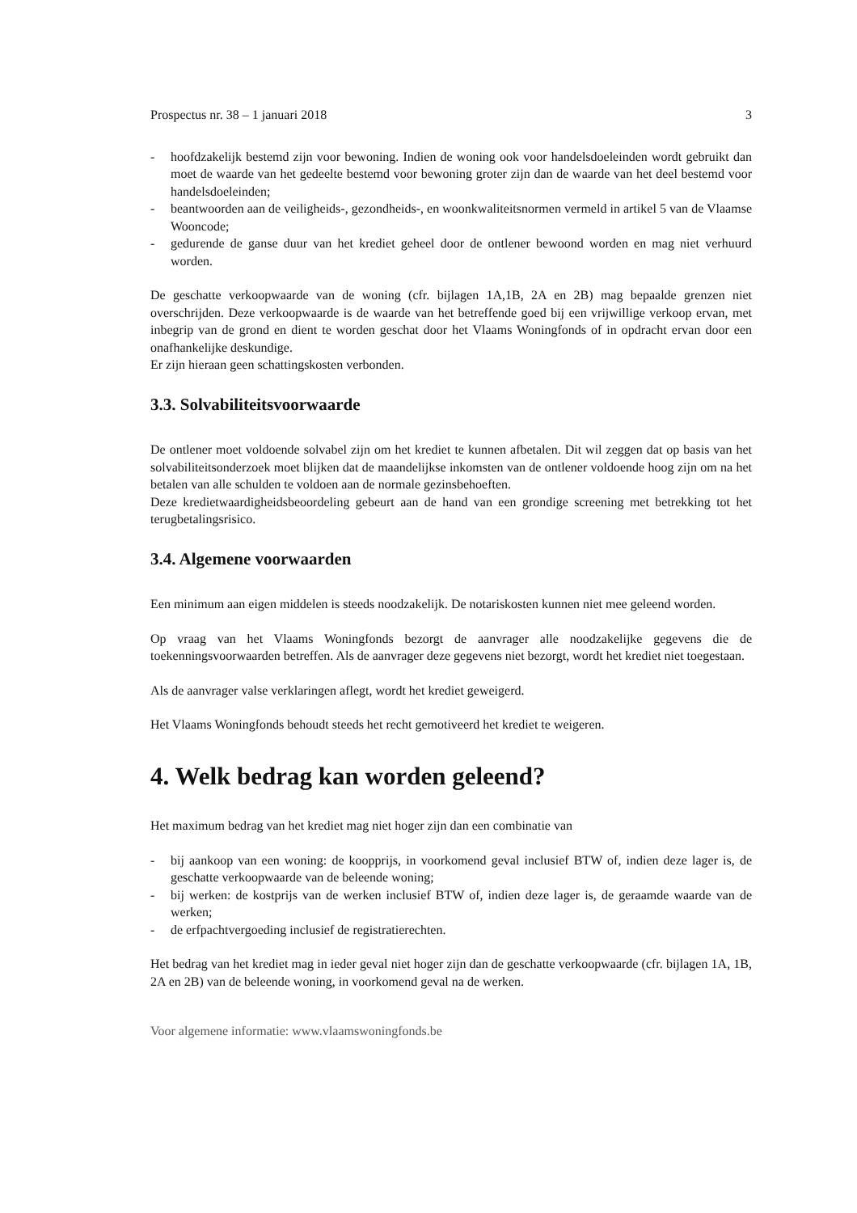Prospectus nr. 38 – 1 januari 2018 3
- hoofdzakelijk bestemd zijn voor bewoning. Indien de woning ook voor handelsdoeleinden wordt gebruikt dan moet de waarde van het gedeelte bestemd voor bewoning groter zijn dan de waarde van het deel bestemd voor handelsdoeleinden;
- beantwoorden aan de veiligheids-, gezondheids-, en woonkwaliteitsnormen vermeld in artikel 5 van de Vlaamse Wooncode;
- gedurende de ganse duur van het krediet geheel door de ontlener bewoond worden en mag niet verhuurd worden.
De geschatte verkoopwaarde van de woning (cfr. bijlagen 1A,1B, 2A en 2B) mag bepaalde grenzen niet overschrijden. Deze verkoopwaarde is de waarde van het betreffende goed bij een vrijwillige verkoop ervan, met inbegrip van de grond en dient te worden geschat door het Vlaams Woningfonds of in opdracht ervan door een onafhankelijke deskundige.
Er zijn hieraan geen schattingskosten verbonden.
3.3. Solvabiliteitsvoorwaarde
De ontlener moet voldoende solvabel zijn om het krediet te kunnen afbetalen. Dit wil zeggen dat op basis van het solvabiliteitsonderzoek moet blijken dat de maandelijkse inkomsten van de ontlener voldoende hoog zijn om na het betalen van alle schulden te voldoen aan de normale gezinsbehoeften.
Deze kredietwaardigheidsbeoordeling gebeurt aan de hand van een grondige screening met betrekking tot het terugbetalingsrisico.
3.4. Algemene voorwaarden
Een minimum aan eigen middelen is steeds noodzakelijk. De notariskosten kunnen niet mee geleend worden.
Op vraag van het Vlaams Woningfonds bezorgt de aanvrager alle noodzakelijke gegevens die de toekenningsvoorwaarden betreffen. Als de aanvrager deze gegevens niet bezorgt, wordt het krediet niet toegestaan.
Als de aanvrager valse verklaringen aflegt, wordt het krediet geweigerd.
Het Vlaams Woningfonds behoudt steeds het recht gemotiveerd het krediet te weigeren.
4. Welk bedrag kan worden geleend?
Het maximum bedrag van het krediet mag niet hoger zijn dan een combinatie van
- bij aankoop van een woning: de koopprijs, in voorkomend geval inclusief BTW of, indien deze lager is, de geschatte verkoopwaarde van de beleende woning;
- bij werken: de kostprijs van de werken inclusief BTW of, indien deze lager is, de geraamde waarde van de werken;
- de erfpachtvergoeding inclusief de registratierechten.
Het bedrag van het krediet mag in ieder geval niet hoger zijn dan de geschatte verkoopwaarde (cfr. bijlagen 1A, 1B, 2A en 2B) van de beleende woning, in voorkomend geval na de werken.
Voor algemene informatie: www.vlaamswoningfonds.be